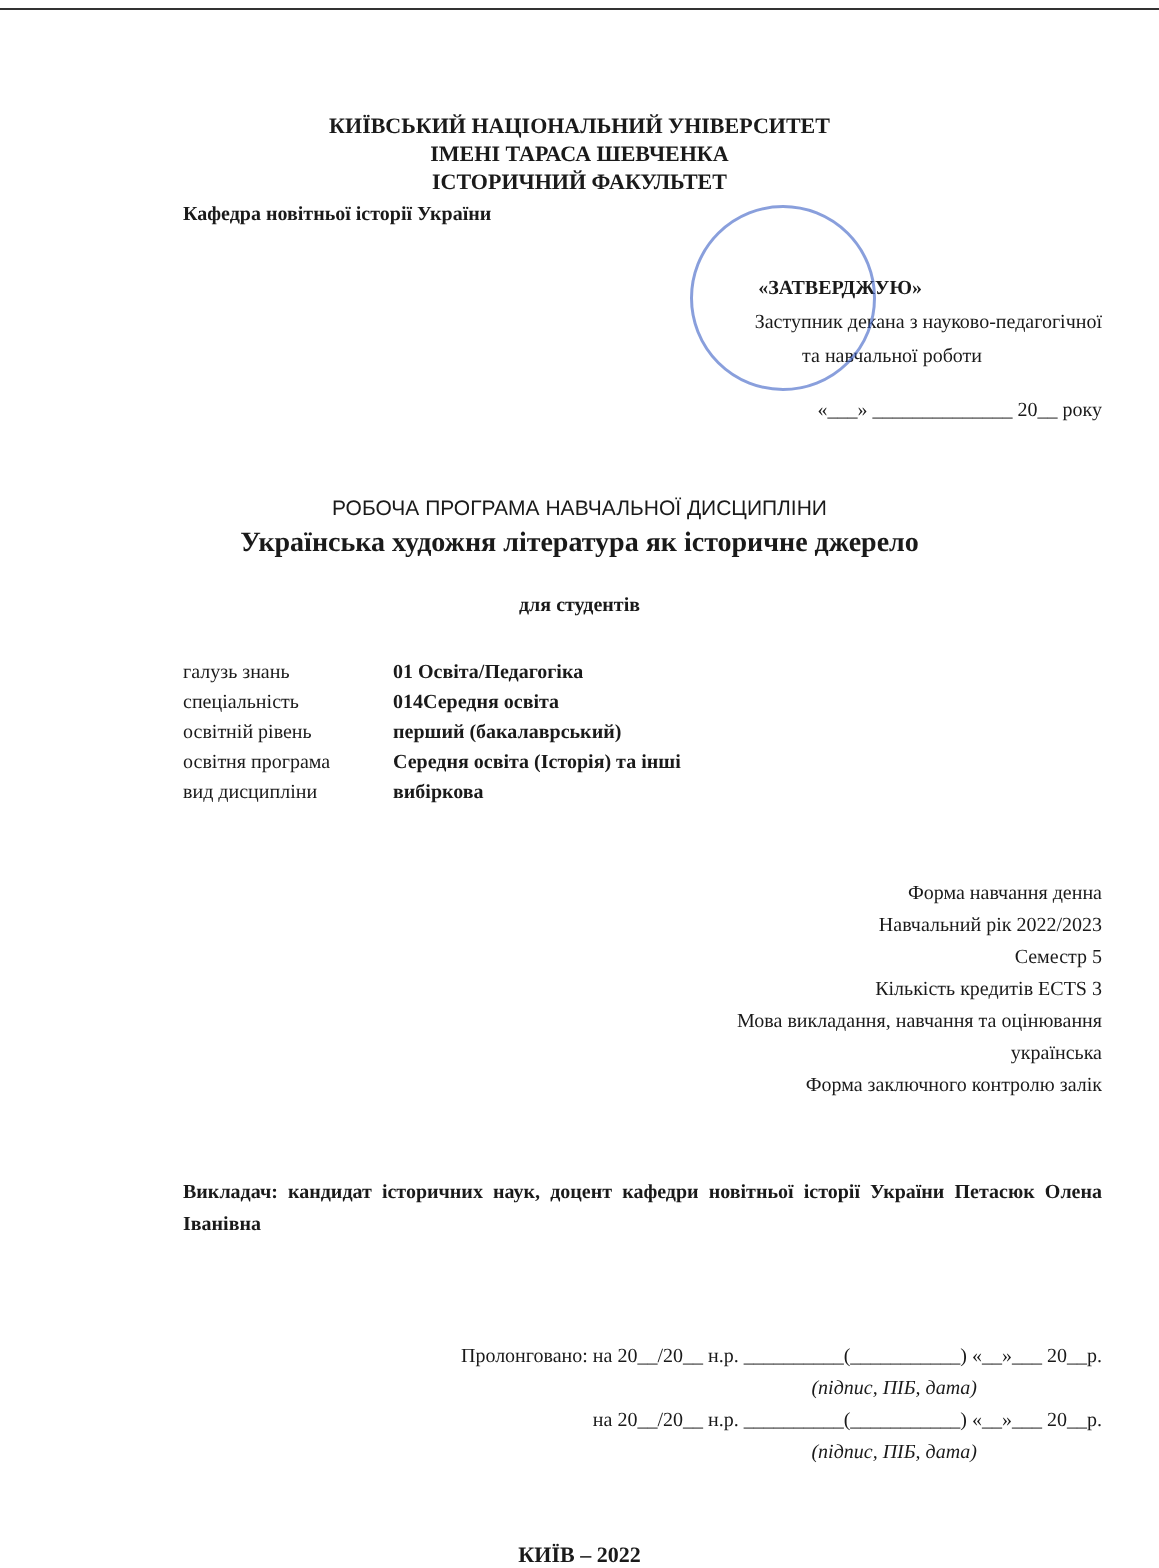КИЇВСЬКИЙ НАЦІОНАЛЬНИЙ УНІВЕРСИТЕТ
ІМЕНІ ТАРАСА ШЕВЧЕНКА
ІСТОРИЧНИЙ ФАКУЛЬТЕТ
Кафедра новітньої історії України
«ЗАТВЕРДЖУЮ»
Заступник декана з науково-педагогічної
та навчальної роботи
«___» ______________ 20__ року
РОБОЧА ПРОГРАМА НАВЧАЛЬНОЇ ДИСЦИПЛІНИ
Українська художня література як історичне джерело
для студентів
галузь знань 01 Освіта/Педагогіка
спеціальність 014Середня освіта
освітній рівень перший (бакалаврський)
освітня програма Середня освіта (Історія) та інші
вид дисципліни вибіркова
Форма навчання денна
Навчальний рік 2022/2023
Семестр 5
Кількість кредитів ECTS 3
Мова викладання, навчання та оцінювання
українська
Форма заключного контролю залік
Викладач: кандидат історичних наук, доцент кафедри новітньої історії України Петасюк Олена Іванівна
Пролонговано: на 20__/20__ н.р. __________(___________) «__»___ 20__р.
(підпис, ПІБ, дата)
на 20__/20__ н.р. __________(___________) «__»___ 20__р.
(підпис, ПІБ, дата)
КИЇВ – 2022